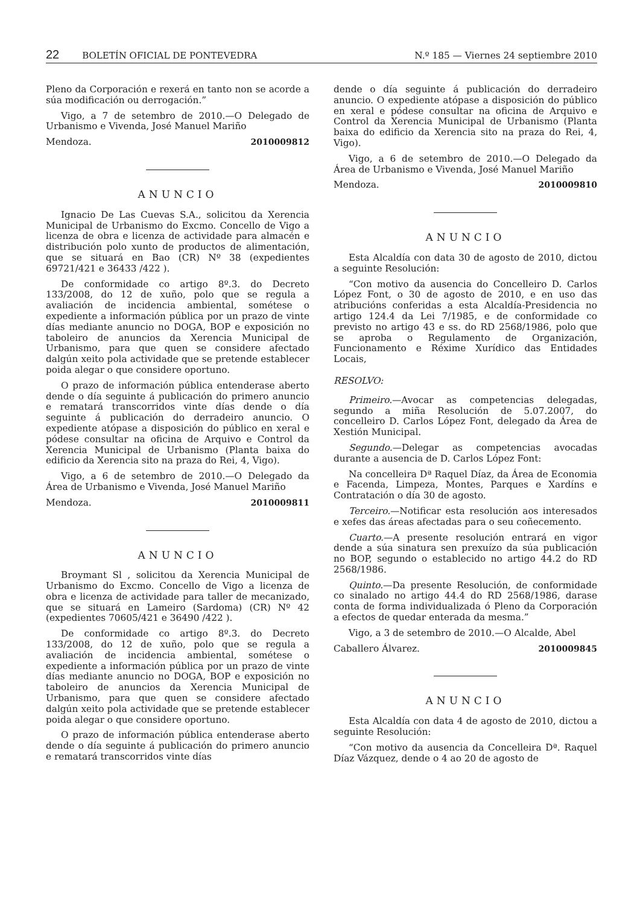22 BOLETÍN OFICIAL DE PONTEVEDRA N.º 185 — Viernes 24 septiembre 2010
Pleno da Corporación e rexerá en tanto non se acorde a súa modificación ou derrogación.”
Vigo, a 7 de setembro de 2010.—O Delegado de Urbanismo e Vivenda, José Manuel Mariño
Mendoza. 2010009812
ANUNCIO
Ignacio De Las Cuevas S.A., solicitou da Xerencia Municipal de Urbanismo do Excmo. Concello de Vigo a licenza de obra e licenza de actividade para almacén e distribución polo xunto de productos de alimentación, que se situará en Bao (CR) Nº 38 (expedientes 69721/421 e 36433 /422 ).
De conformidade co artigo 8º.3. do Decreto 133/2008, do 12 de xuño, polo que se regula a avaliación de incidencia ambiental, sométese o expediente a información pública por un prazo de vinte días mediante anuncio no DOGA, BOP e exposición no taboleiro de anuncios da Xerencia Municipal de Urbanismo, para que quen se considere afectado dalgún xeito pola actividade que se pretende establecer poida alegar o que considere oportuno.
O prazo de información pública entenderase aberto dende o día seguinte á publicación do primero anuncio e rematará transcorridos vinte días dende o día seguinte á publicación do derradeiro anuncio. O expediente atópase a disposición do público en xeral e pódese consultar na oficina de Arquivo e Control da Xerencia Municipal de Urbanismo (Planta baixa do edificio da Xerencia sito na praza do Rei, 4, Vigo).
Vigo, a 6 de setembro de 2010.—O Delegado da Área de Urbanismo e Vivenda, José Manuel Mariño
Mendoza. 2010009811
ANUNCIO
Broymant Sl , solicitou da Xerencia Municipal de Urbanismo do Excmo. Concello de Vigo a licenza de obra e licenza de actividade para taller de mecanizado, que se situará en Lameiro (Sardoma) (CR) Nº 42 (expedientes 70605/421 e 36490 /422 ).
De conformidade co artigo 8º.3. do Decreto 133/2008, do 12 de xuño, polo que se regula a avaliación de incidencia ambiental, sométese o expediente a información pública por un prazo de vinte días mediante anuncio no DOGA, BOP e exposición no taboleiro de anuncios da Xerencia Municipal de Urbanismo, para que quen se considere afectado dalgún xeito pola actividade que se pretende establecer poida alegar o que considere oportuno.
O prazo de información pública entenderase aberto dende o día seguinte á publicación do primero anuncio e rematará transcorridos vinte días
dende o día seguinte á publicación do derradeiro anuncio. O expediente atópase a disposición do público en xeral e pódese consultar na oficina de Arquivo e Control da Xerencia Municipal de Urbanismo (Planta baixa do edificio da Xerencia sito na praza do Rei, 4, Vigo).
Vigo, a 6 de setembro de 2010.—O Delegado da Área de Urbanismo e Vivenda, José Manuel Mariño
Mendoza. 2010009810
ANUNCIO
Esta Alcaldía con data 30 de agosto de 2010, dictou a seguinte Resolución:
“Con motivo da ausencia do Concelleiro D. Carlos López Font, o 30 de agosto de 2010, e en uso das atribucións conferidas a esta Alcaldía-Presidencia no artigo 124.4 da Lei 7/1985, e de conformidade co previsto no artigo 43 e ss. do RD 2568/1986, polo que se aproba o Regulamento de Organización, Funcionamento e Réxime Xurídico das Entidades Locais,
RESOLVO:
Primeiro.—Avocar as competencias delegadas, segundo a miña Resolución de 5.07.2007, do concelleiro D. Carlos López Font, delegado da Área de Xestión Municipal.
Segundo.—Delegar as competencias avocadas durante a ausencia de D. Carlos López Font:
Na concelleira Dª Raquel Díaz, da Área de Economia e Facenda, Limpeza, Montes, Parques e Xardíns e Contratación o día 30 de agosto.
Terceiro.—Notificar esta resolución aos interesados e xefes das áreas afectadas para o seu coñecemento.
Cuarto.—A presente resolución entrará en vigor dende a súa sinatura sen prexuízo da súa publicación no BOP, segundo o establecido no artigo 44.2 do RD 2568/1986.
Quinto.—Da presente Resolución, de conformidade co sinalado no artigo 44.4 do RD 2568/1986, darase conta de forma individualizada ó Pleno da Corporación a efectos de quedar enterada da mesma.”
Vigo, a 3 de setembro de 2010.—O Alcalde, Abel
Caballero Álvarez. 2010009845
ANUNCIO
Esta Alcaldía con data 4 de agosto de 2010, dictou a seguinte Resolución:
“Con motivo da ausencia da Concelleira Dª. Raquel Díaz Vázquez, dende o 4 ao 20 de agosto de